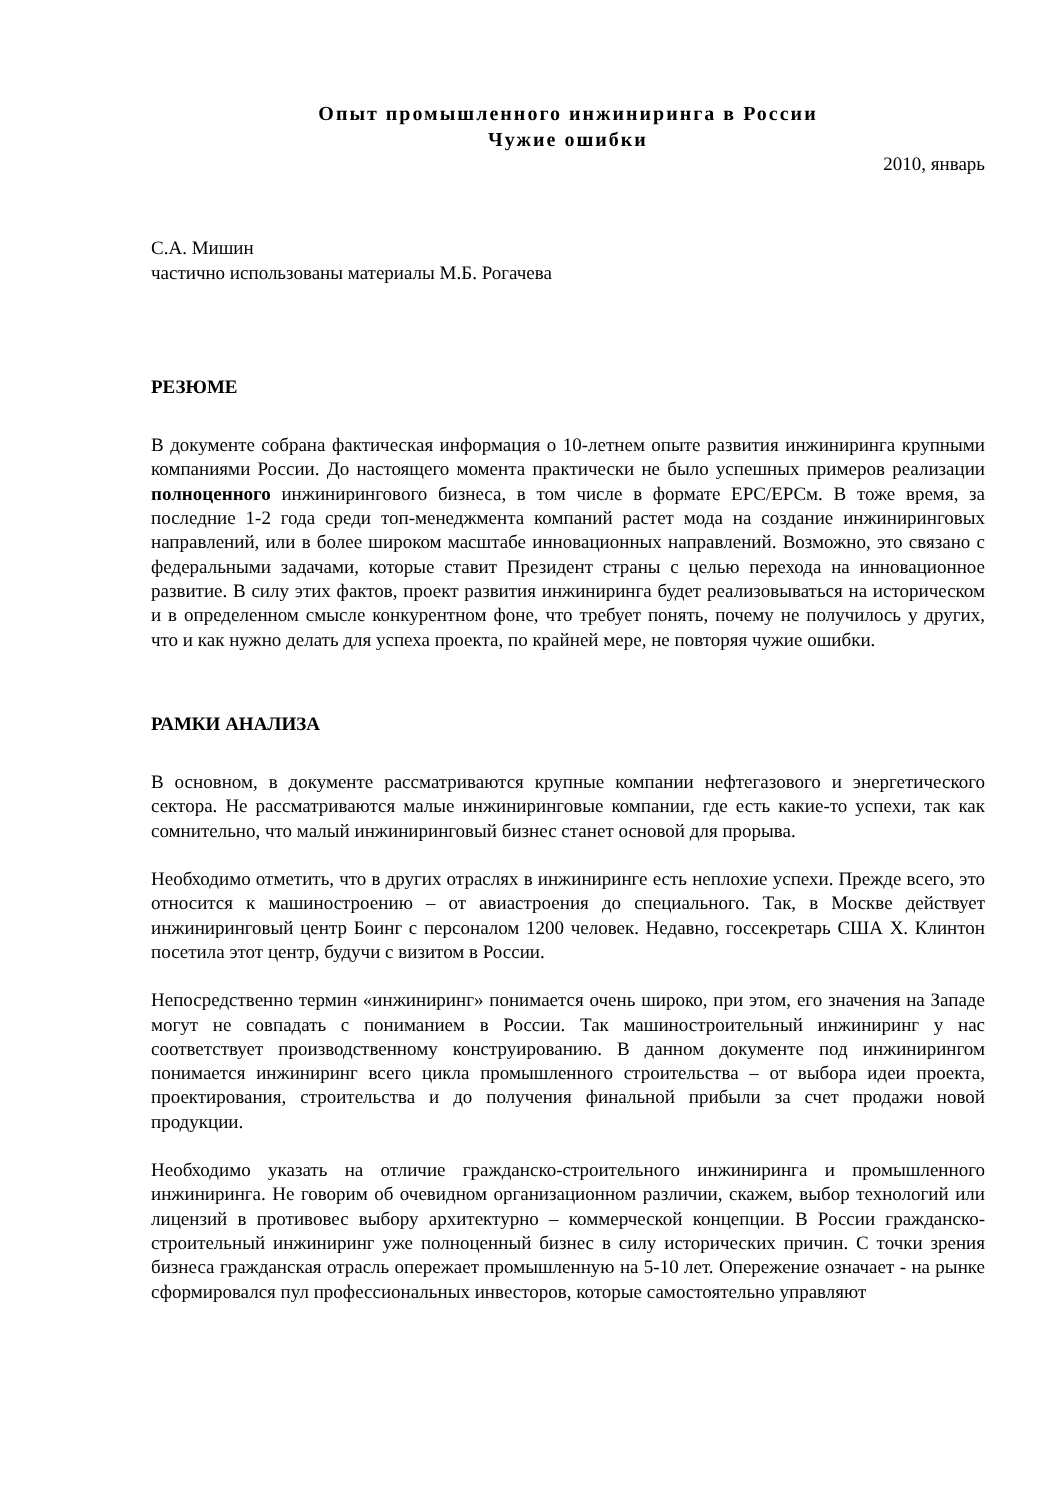Опыт промышленного инжиниринга в России
Чужие ошибки
2010, январь
С.А. Мишин
частично использованы материалы М.Б. Рогачева
РЕЗЮМЕ
В документе собрана фактическая информация о 10-летнем опыте развития инжиниринга крупными компаниями России. До настоящего момента практически не было успешных примеров реализации полноценного инжинирингового бизнеса, в том числе в формате EPC/EPCм. В тоже время, за последние 1-2 года среди топ-менеджмента компаний растет мода на создание инжиниринговых направлений, или в более широком масштабе инновационных направлений. Возможно, это связано с федеральными задачами, которые ставит Президент страны с целью перехода на инновационное развитие. В силу этих фактов, проект развития инжиниринга будет реализовываться на историческом и в определенном смысле конкурентном фоне, что требует понять, почему не получилось у других, что и как нужно делать для успеха проекта, по крайней мере, не повторяя чужие ошибки.
РАМКИ АНАЛИЗА
В основном, в документе рассматриваются крупные компании нефтегазового и энергетического сектора. Не рассматриваются малые инжиниринговые компании, где есть какие-то успехи, так как сомнительно, что малый инжиниринговый бизнес станет основой для прорыва.
Необходимо отметить, что в других отраслях в инжиниринге есть неплохие успехи. Прежде всего, это относится к машиностроению – от авиастроения до специального. Так, в Москве действует инжиниринговый центр Боинг с персоналом 1200 человек. Недавно, госсекретарь США Х. Клинтон посетила этот центр, будучи с визитом в России.
Непосредственно термин «инжиниринг» понимается очень широко, при этом, его значения на Западе могут не совпадать с пониманием в России. Так машиностроительный инжиниринг у нас соответствует производственному конструированию. В данном документе под инжинирингом понимается инжиниринг всего цикла промышленного строительства – от выбора идеи проекта, проектирования, строительства и до получения финальной прибыли за счет продажи новой продукции.
Необходимо указать на отличие гражданско-строительного инжиниринга и промышленного инжиниринга. Не говорим об очевидном организационном различии, скажем, выбор технологий или лицензий в противовес выбору архитектурно – коммерческой концепции. В России гражданско-строительный инжиниринг уже полноценный бизнес в силу исторических причин. С точки зрения бизнеса гражданская отрасль опережает промышленную на 5-10 лет. Опережение означает - на рынке сформировался пул профессиональных инвесторов, которые самостоятельно управляют